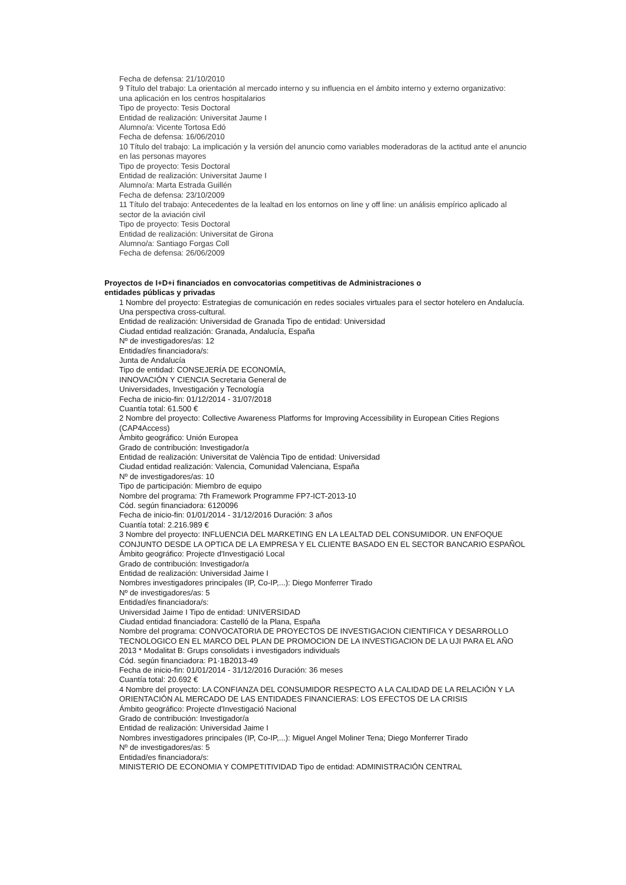Fecha de defensa: 21/10/2010
9 Título del trabajo: La orientación al mercado interno y su influencia en el ámbito interno y externo organizativo:
una aplicación en los centros hospitalarios
Tipo de proyecto: Tesis Doctoral
Entidad de realización: Universitat Jaume I
Alumno/a: Vicente Tortosa Edó
Fecha de defensa: 16/06/2010
10 Título del trabajo: La implicación y la versión del anuncio como variables moderadoras de la actitud ante el anuncio en las personas mayores
Tipo de proyecto: Tesis Doctoral
Entidad de realización: Universitat Jaume I
Alumno/a: Marta Estrada Guillén
Fecha de defensa: 23/10/2009
11 Título del trabajo: Antecedentes de la lealtad en los entornos on line y off line: un análisis empírico aplicado al
sector de la aviación civil
Tipo de proyecto: Tesis Doctoral
Entidad de realización: Universitat de Girona
Alumno/a: Santiago Forgas Coll
Fecha de defensa: 26/06/2009
Proyectos de I+D+i financiados en convocatorias competitivas de Administraciones o entidades públicas y privadas
1 Nombre del proyecto: Estrategias de comunicación en redes sociales virtuales para el sector hotelero en Andalucía. Una perspectiva cross-cultural.
Entidad de realización: Universidad de Granada Tipo de entidad: Universidad
Ciudad entidad realización: Granada, Andalucía, España
Nº de investigadores/as: 12
Entidad/es financiadora/s:
Junta de Andalucía
Tipo de entidad: CONSEJERÍA DE ECONOMÍA,
INNOVACIÓN Y CIENCIA Secretaria General de
Universidades, Investigación y Tecnología
Fecha de inicio-fin: 01/12/2014 - 31/07/2018
Cuantía total: 61.500 €
2 Nombre del proyecto: Collective Awareness Platforms for Improving Accessibility in European Cities Regions (CAP4Access)
Ámbito geográfico: Unión Europea
Grado de contribución: Investigador/a
Entidad de realización: Universitat de València Tipo de entidad: Universidad
Ciudad entidad realización: Valencia, Comunidad Valenciana, España
Nº de investigadores/as: 10
Tipo de participación: Miembro de equipo
Nombre del programa: 7th Framework Programme FP7-ICT-2013-10
Cód. según financiadora: 6120096
Fecha de inicio-fin: 01/01/2014 - 31/12/2016 Duración: 3 años
Cuantía total: 2.216.989 €
3 Nombre del proyecto: INFLUENCIA DEL MARKETING EN LA LEALTAD DEL CONSUMIDOR. UN ENFOQUE CONJUNTO DESDE LA OPTICA DE LA EMPRESA Y EL CLIENTE BASADO EN EL SECTOR BANCARIO ESPAÑOL
Ámbito geográfico: Projecte d'Investigació Local
Grado de contribución: Investigador/a
Entidad de realización: Universidad Jaime I
Nombres investigadores principales (IP, Co-IP,...): Diego Monferrer Tirado
Nº de investigadores/as: 5
Entidad/es financiadora/s:
Universidad Jaime I Tipo de entidad: UNIVERSIDAD
Ciudad entidad financiadora: Castelló de la Plana, España
Nombre del programa: CONVOCATORIA DE PROYECTOS DE INVESTIGACION CIENTIFICA Y DESARROLLO TECNOLOGICO EN EL MARCO DEL PLAN DE PROMOCION DE LA INVESTIGACION DE LA UJI PARA EL AÑO 2013 * Modalitat B: Grups consolidats i investigadors individuals
Cód. según financiadora: P1·1B2013-49
Fecha de inicio-fin: 01/01/2014 - 31/12/2016 Duración: 36 meses
Cuantía total: 20.692 €
4 Nombre del proyecto: LA CONFIANZA DEL CONSUMIDOR RESPECTO A LA CALIDAD DE LA RELACIÓN Y LA ORIENTACIÓN AL MERCADO DE LAS ENTIDADES FINANCIERAS: LOS EFECTOS DE LA CRISIS
Ámbito geográfico: Projecte d'Investigació Nacional
Grado de contribución: Investigador/a
Entidad de realización: Universidad Jaime I
Nombres investigadores principales (IP, Co-IP,...): Miguel Angel Moliner Tena; Diego Monferrer Tirado
Nº de investigadores/as: 5
Entidad/es financiadora/s:
MINISTERIO DE ECONOMIA Y COMPETITIVIDAD Tipo de entidad: ADMINISTRACIÓN CENTRAL